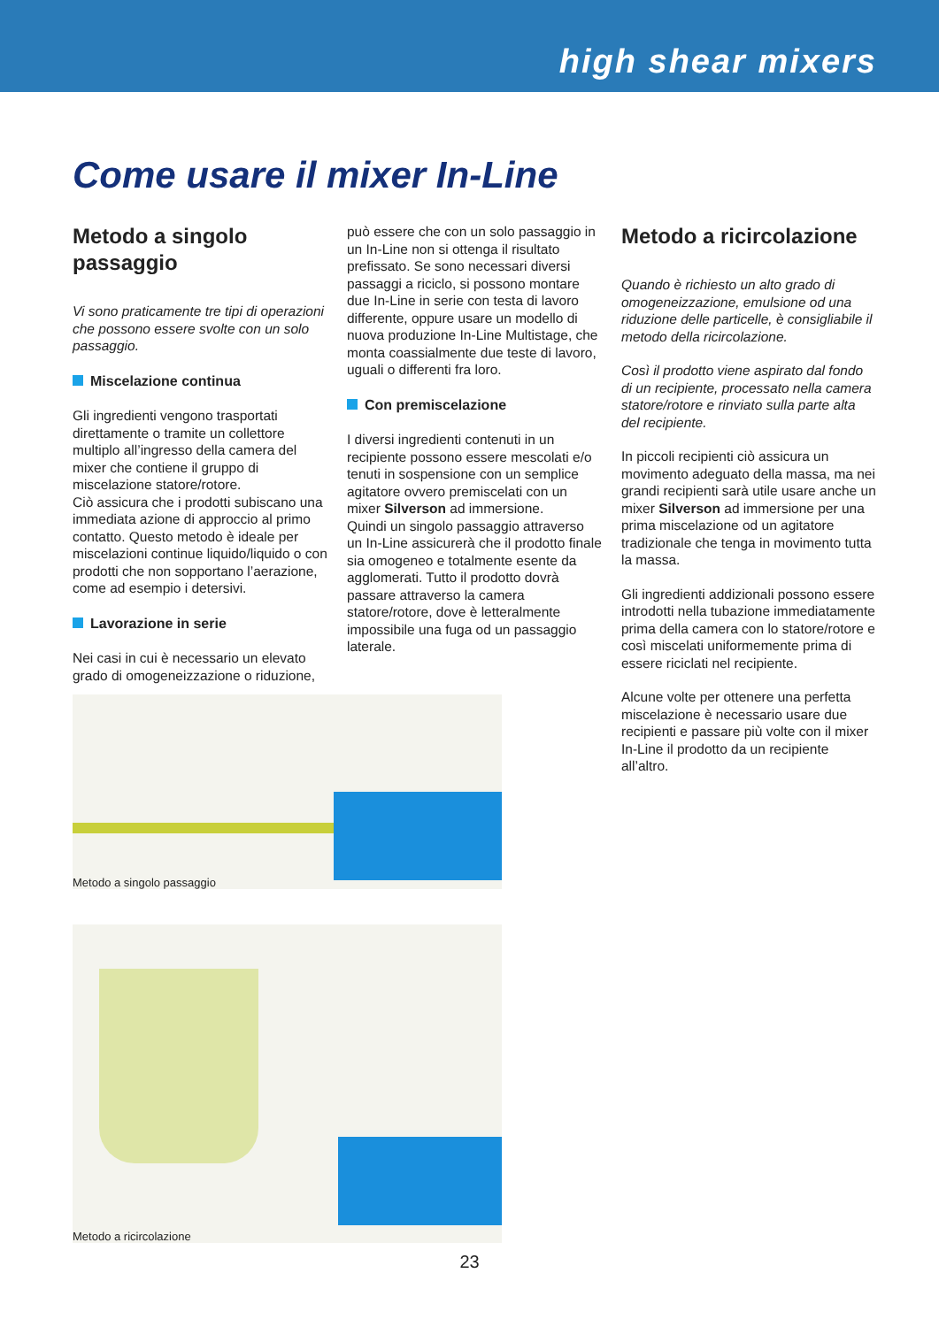high shear mixers
Come usare il mixer In-Line
Metodo a singolo passaggio
Vi sono praticamente tre tipi di operazioni che possono essere svolte con un solo passaggio.
Miscelazione continua
Gli ingredienti vengono trasportati direttamente o tramite un collettore multiplo all’ingresso della camera del mixer che contiene il gruppo di miscelazione statore/rotore.
Ciò assicura che i prodotti subiscano una immediata azione di approccio al primo contatto. Questo metodo è ideale per miscelazioni continue liquido/liquido o con prodotti che non sopportano l’aerazione, come ad esempio i detersivi.
Lavorazione in serie
Nei casi in cui è necessario un elevato grado di omogeneizzazione o riduzione,
può essere che con un solo passaggio in un In-Line non si ottenga il risultato prefissato. Se sono necessari diversi passaggi a riciclo, si possono montare due In-Line in serie con testa di lavoro differente, oppure usare un modello di nuova produzione In-Line Multistage, che monta coassialmente due teste di lavoro, uguali o differenti fra loro.
Con premiscelazione
I diversi ingredienti contenuti in un recipiente possono essere mescolati e/o tenuti in sospensione con un semplice agitatore ovvero premiscelati con un mixer Silverson ad immersione.
Quindi un singolo passaggio attraverso un In-Line assicurerà che il prodotto finale sia omogeneo e totalmente esente da agglomerati. Tutto il prodotto dovrà passare attraverso la camera statore/rotore, dove è letteralmente impossibile una fuga od un passaggio laterale.
Metodo a ricircolazione
Quando è richiesto un alto grado di omogeneizzazione, emulsione od una riduzione delle particelle, è consigliabile il metodo della ricircolazione.
Così il prodotto viene aspirato dal fondo di un recipiente, processato nella camera statore/rotore e rinviato sulla parte alta del recipiente.
In piccoli recipienti ciò assicura un movimento adeguato della massa, ma nei grandi recipienti sarà utile usare anche un mixer Silverson ad immersione per una prima miscelazione od un agitatore tradizionale che tenga in movimento tutta la massa.
Gli ingredienti addizionali possono essere introdotti nella tubazione immediatamente prima della camera con lo statore/rotore e così miscelati uniformemente prima di essere riciclati nel recipiente.
Alcune volte per ottenere una perfetta miscelazione è necessario usare due recipienti e passare più volte con il mixer In-Line il prodotto da un recipiente all’altro.
Metodo a singolo passaggio
Metodo a ricircolazione
23